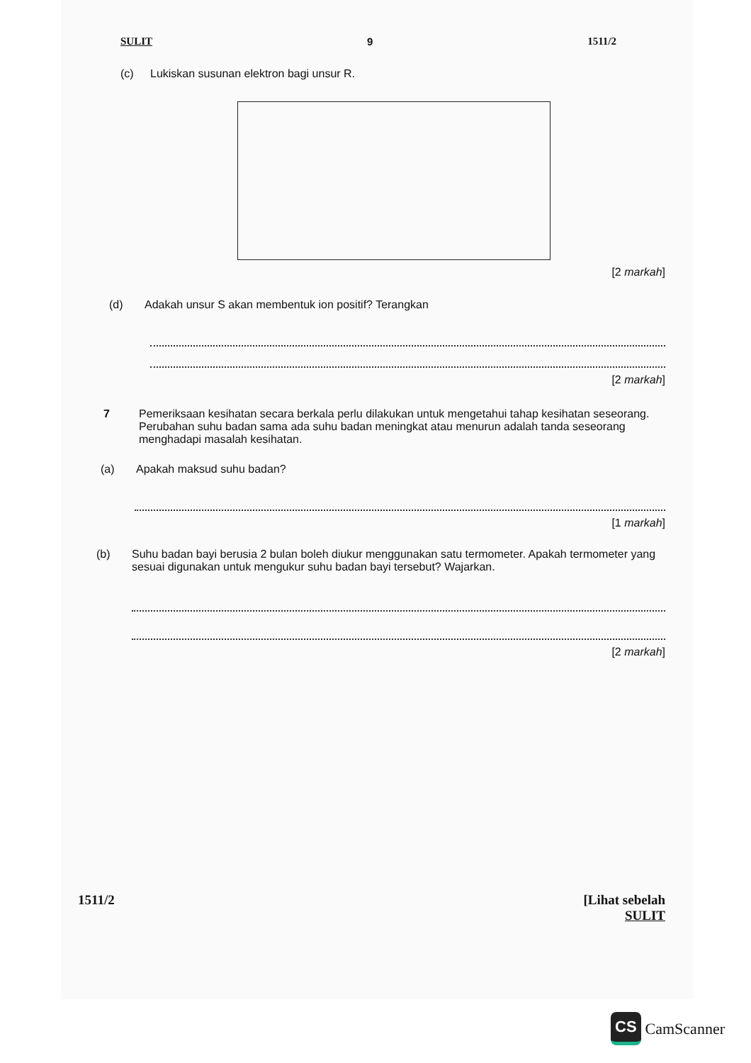SULIT 9 1511/2
(c) Lukiskan susunan elektron bagi unsur R.
[2 markah]
(d) Adakah unsur S akan membentuk ion positif? Terangkan
[2 markah]
7 Pemeriksaan kesihatan secara berkala perlu dilakukan untuk mengetahui tahap kesihatan seseorang. Perubahan suhu badan sama ada suhu badan meningkat atau menurun adalah tanda seseorang menghadapi masalah kesihatan.
(a) Apakah maksud suhu badan?
[1 markah]
(b) Suhu badan bayi berusia 2 bulan boleh diukur menggunakan satu termometer. Apakah termometer yang sesuai digunakan untuk mengukur suhu badan bayi tersebut? Wajarkan.
[2 markah]
1511/2 [Lihat sebelah
SULIT
CS CamScanner